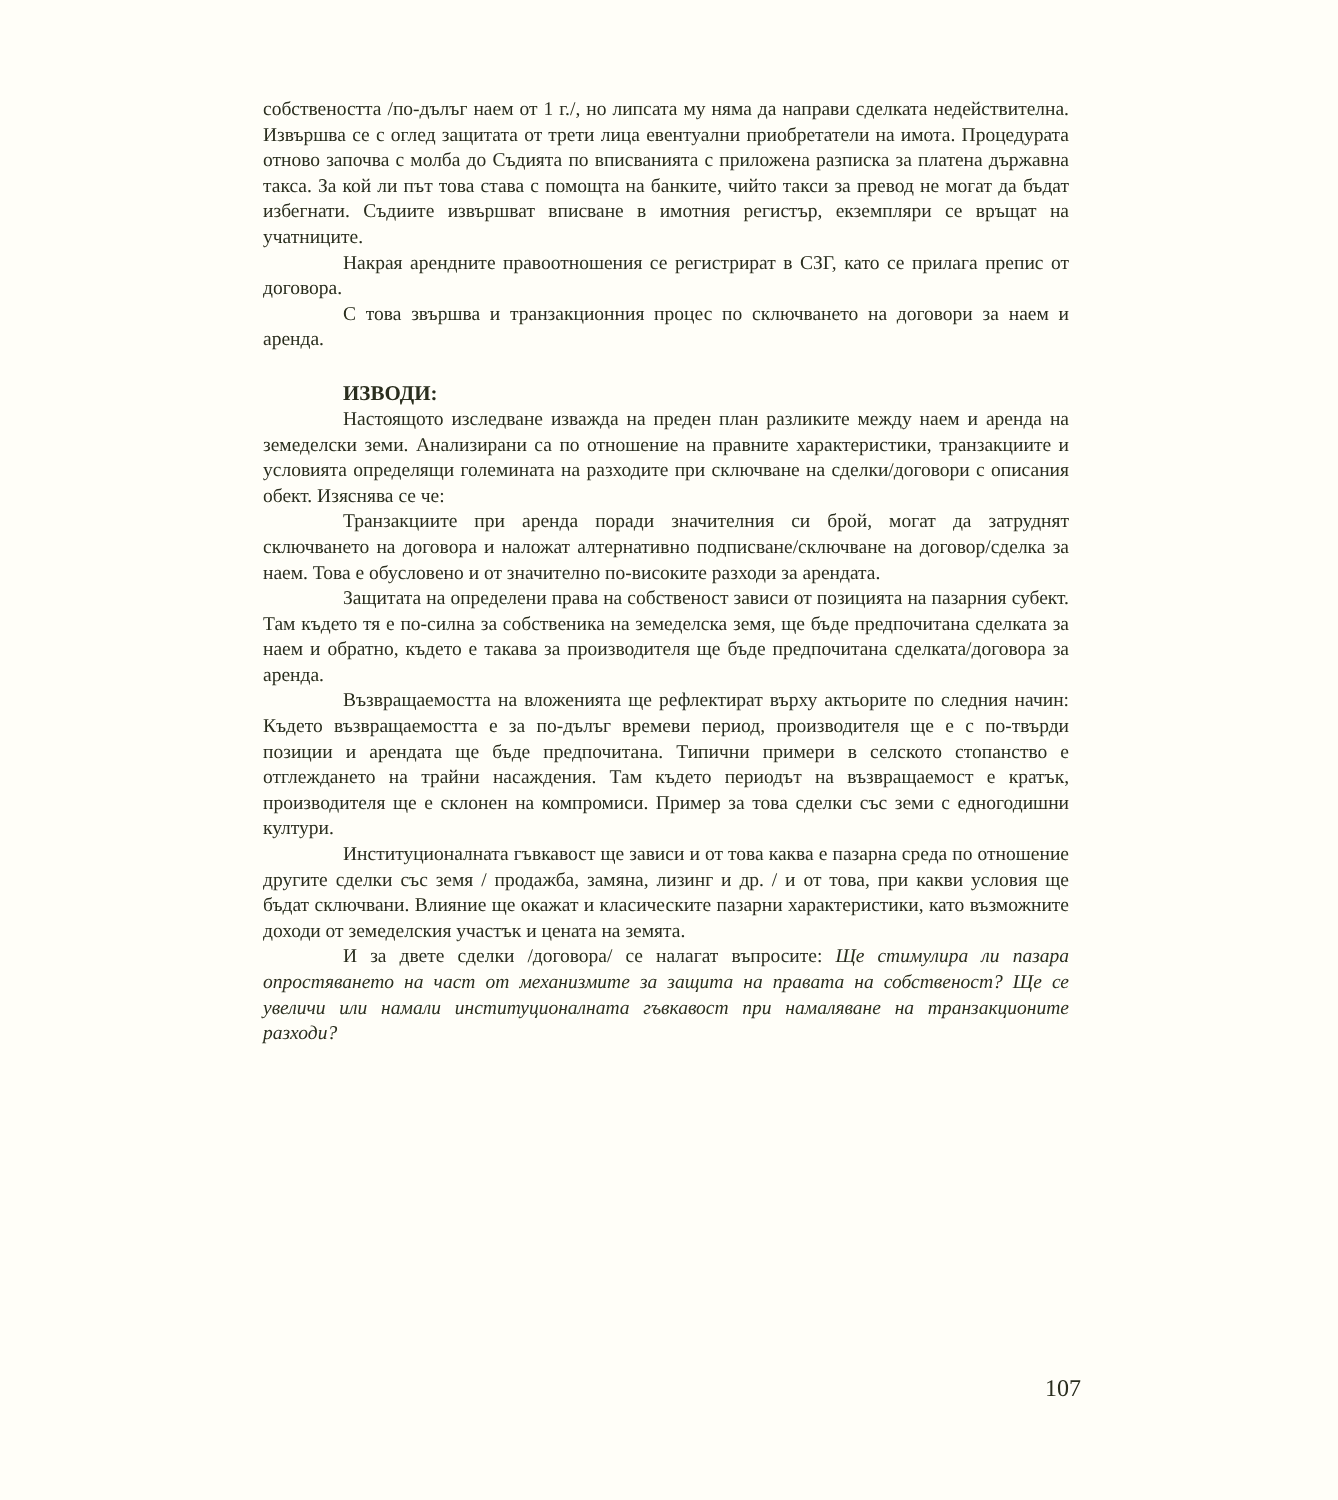собствеността /по-дълъг наем от 1 г./, но липсата му няма да направи сделката недействителна. Извършва се с оглед защитата от трети лица евентуални приобретатели на имота. Процедурата отново започва с молба до Съдията по вписванията с приложена разписка за платена държавна такса. За кой ли път това става с помощта на банките, чийто такси за превод не могат да бъдат избегнати. Съдиите извършват вписване в имотния регистър, екземпляри се връщат на учатниците.
Накрая арендните правоотношения се регистрират в СЗГ, като се прилага препис от договора.
С това звършва и транзакционния процес по сключването на договори за наем и аренда.
ИЗВОДИ:
Настоящото изследване изважда на преден план разликите между наем и аренда на земеделски земи. Анализирани са по отношение на правните характеристики, транзакциите и условията определящи големината на разходите при сключване на сделки/договори с описания обект. Изяснява се че:
Транзакциите при аренда поради значителния си брой, могат да затруднят сключването на договора и наложат алтернативно подписване/сключване на договор/сделка за наем. Това е обусловено и от значително по-високите разходи за арендата.
Защитата на определени права на собственост зависи от позицията на пазарния субект. Там където тя е по-силна за собственика на земеделска земя, ще бъде предпочитана сделката за наем и обратно, където е такава за производителя ще бъде предпочитана сделката/договора за аренда.
Възвращаемостта на вложенията ще рефлектират върху актьорите по следния начин: Където възвращаемостта е за по-дълъг времеви период, производителя ще е с по-твърди позиции и арендата ще бъде предпочитана. Типични примери в селското стопанство е отглеждането на трайни насаждения. Там където периодът на възвращаемост е кратък, производителя ще е склонен на компромиси. Пример за това сделки със земи с едногодишни култури.
Институционалната гъвкавост ще зависи и от това каква е пазарна среда по отношение другите сделки със земя / продажба, замяна, лизинг и др. / и от това, при какви условия ще бъдат сключвани. Влияние ще окажат и класическите пазарни характеристики, като възможните доходи от земеделския участък и цената на земята.
И за двете сделки /договора/ се налагат въпросите: Ще стимулира ли пазара опростяването на част от механизмите за защита на правата на собственост? Ще се увеличи или намали институционалната гъвкавост при намаляване на транзакционите разходи?
107